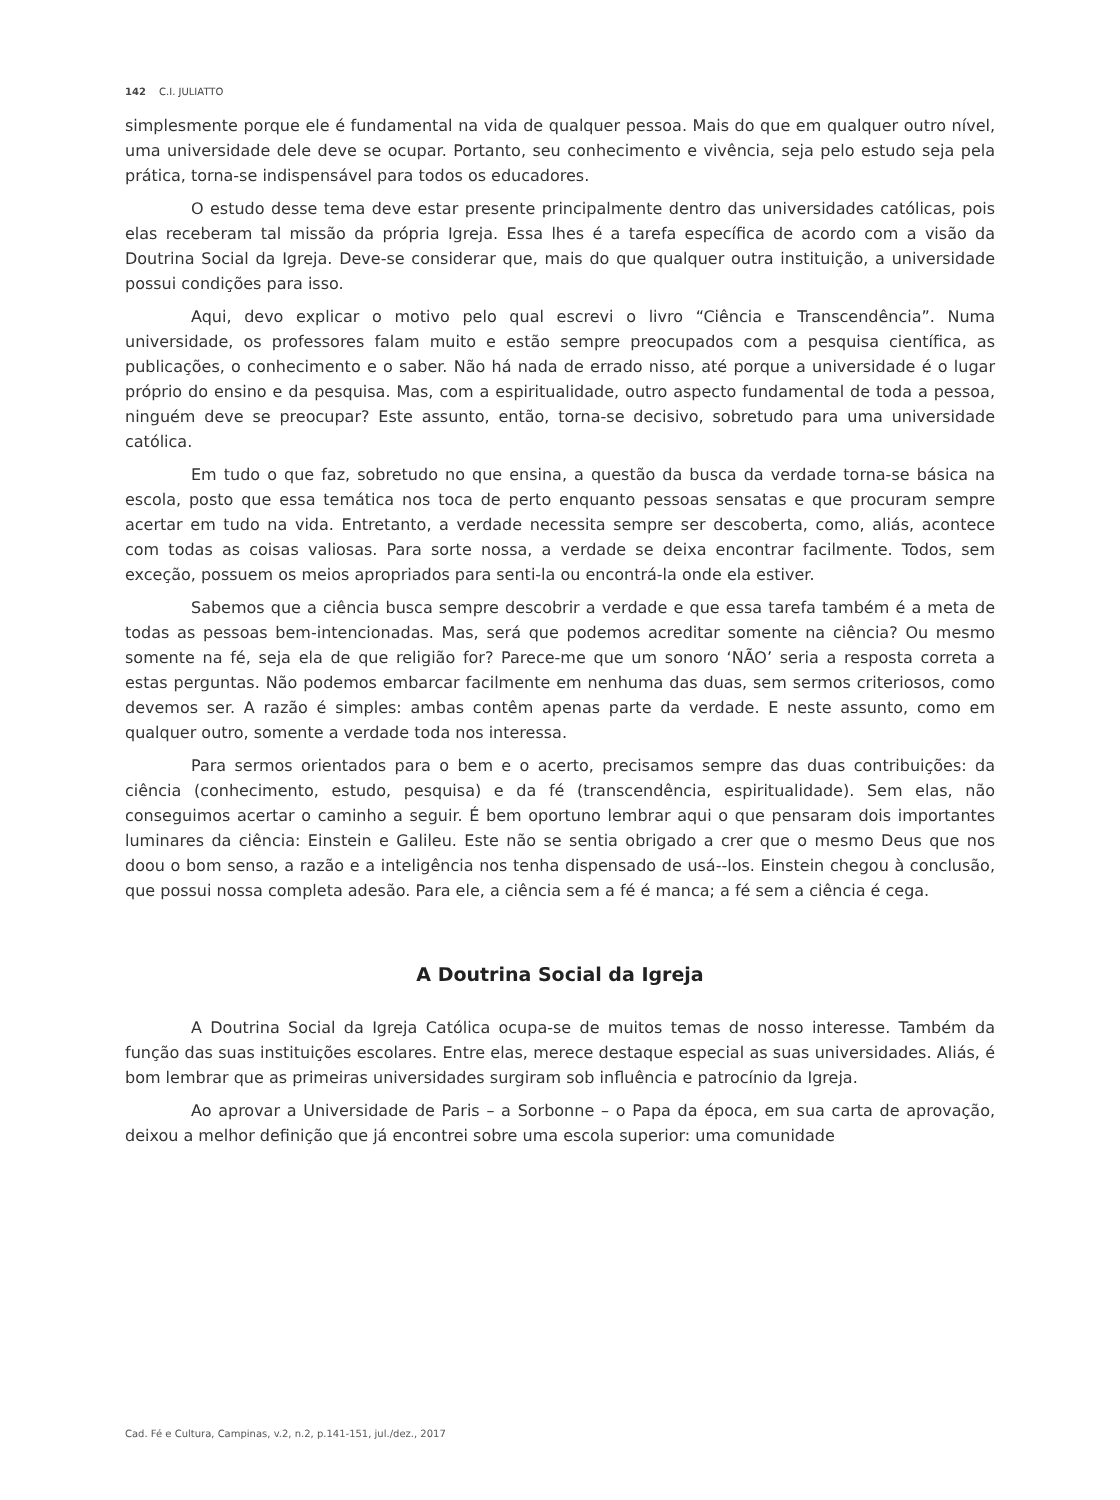142 C.I. JULIATTO
simplesmente porque ele é fundamental na vida de qualquer pessoa. Mais do que em qualquer outro nível, uma universidade dele deve se ocupar. Portanto, seu conhecimento e vivência, seja pelo estudo seja pela prática, torna-se indispensável para todos os educadores.
O estudo desse tema deve estar presente principalmente dentro das universidades católicas, pois elas receberam tal missão da própria Igreja. Essa lhes é a tarefa específica de acordo com a visão da Doutrina Social da Igreja. Deve-se considerar que, mais do que qualquer outra instituição, a universidade possui condições para isso.
Aqui, devo explicar o motivo pelo qual escrevi o livro “Ciência e Transcendência”. Numa universidade, os professores falam muito e estão sempre preocupados com a pesquisa científica, as publicações, o conhecimento e o saber. Não há nada de errado nisso, até porque a universidade é o lugar próprio do ensino e da pesquisa. Mas, com a espiritualidade, outro aspecto fundamental de toda a pessoa, ninguém deve se preocupar? Este assunto, então, torna-se decisivo, sobretudo para uma universidade católica.
Em tudo o que faz, sobretudo no que ensina, a questão da busca da verdade torna-se básica na escola, posto que essa temática nos toca de perto enquanto pessoas sensatas e que procuram sempre acertar em tudo na vida. Entretanto, a verdade necessita sempre ser descoberta, como, aliás, acontece com todas as coisas valiosas. Para sorte nossa, a verdade se deixa encontrar facilmente. Todos, sem exceção, possuem os meios apropriados para senti-la ou encontrá-la onde ela estiver.
Sabemos que a ciência busca sempre descobrir a verdade e que essa tarefa também é a meta de todas as pessoas bem-intencionadas. Mas, será que podemos acreditar somente na ciência? Ou mesmo somente na fé, seja ela de que religião for? Parece-me que um sonoro ‘NÃO’ seria a resposta correta a estas perguntas. Não podemos embarcar facilmente em nenhuma das duas, sem sermos criteriosos, como devemos ser. A razão é simples: ambas contêm apenas parte da verdade. E neste assunto, como em qualquer outro, somente a verdade toda nos interessa.
Para sermos orientados para o bem e o acerto, precisamos sempre das duas contribuições: da ciência (conhecimento, estudo, pesquisa) e da fé (transcendência, espiritualidade). Sem elas, não conseguimos acertar o caminho a seguir. É bem oportuno lembrar aqui o que pensaram dois importantes luminares da ciência: Einstein e Galileu. Este não se sentia obrigado a crer que o mesmo Deus que nos doou o bom senso, a razão e a inteligência nos tenha dispensado de usá--los. Einstein chegou à conclusão, que possui nossa completa adesão. Para ele, a ciência sem a fé é manca; a fé sem a ciência é cega.
A Doutrina Social da Igreja
A Doutrina Social da Igreja Católica ocupa-se de muitos temas de nosso interesse. Também da função das suas instituições escolares. Entre elas, merece destaque especial as suas universidades. Aliás, é bom lembrar que as primeiras universidades surgiram sob influência e patrocínio da Igreja.
Ao aprovar a Universidade de Paris – a Sorbonne – o Papa da época, em sua carta de aprovação, deixou a melhor definição que já encontrei sobre uma escola superior: uma comunidade
Cad. Fé e Cultura, Campinas, v.2, n.2, p.141-151, jul./dez., 2017